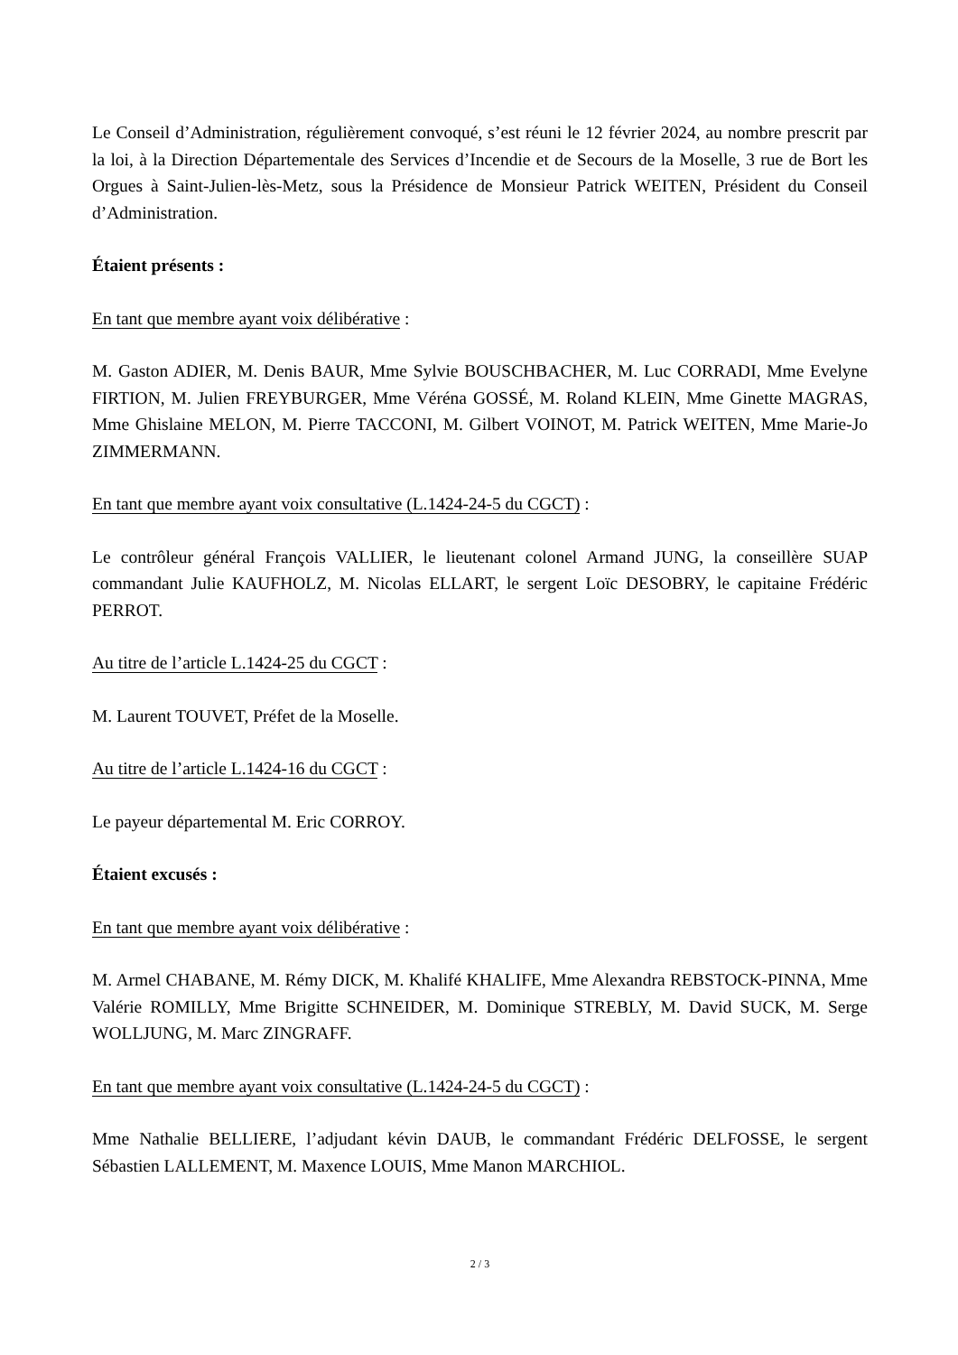Le Conseil d’Administration, régulièrement convoqué, s’est réuni le 12 février 2024, au nombre prescrit par la loi, à la Direction Départementale des Services d’Incendie et de Secours de la Moselle, 3 rue de Bort les Orgues à Saint-Julien-lès-Metz, sous la Présidence de Monsieur Patrick WEITEN, Président du Conseil d’Administration.
Étaient présents :
En tant que membre ayant voix délibérative :
M. Gaston ADIER, M. Denis BAUR, Mme Sylvie BOUSCHBACHER, M. Luc CORRADI, Mme Evelyne FIRTION, M. Julien FREYBURGER, Mme Véréna GOSSÉ, M. Roland KLEIN, Mme Ginette MAGRAS, Mme Ghislaine MELON, M. Pierre TACCONI, M. Gilbert VOINOT, M. Patrick WEITEN, Mme Marie-Jo ZIMMERMANN.
En tant que membre ayant voix consultative (L.1424-24-5 du CGCT) :
Le contrôleur général François VALLIER, le lieutenant colonel Armand JUNG, la conseillère SUAP commandant Julie KAUFHOLZ, M. Nicolas ELLART, le sergent Loïc DESOBRY, le capitaine Frédéric PERROT.
Au titre de l’article L.1424-25 du CGCT :
M. Laurent TOUVET, Préfet de la Moselle.
Au titre de l’article L.1424-16 du CGCT :
Le payeur départemental M. Eric CORROY.
Étaient excusés :
En tant que membre ayant voix délibérative :
M. Armel CHABANE, M. Rémy DICK, M. Khalifé KHALIFE, Mme Alexandra REBSTOCK-PINNA, Mme Valérie ROMILLY, Mme Brigitte SCHNEIDER, M. Dominique STREBLY, M. David SUCK, M. Serge WOLLJUNG, M. Marc ZINGRAFF.
En tant que membre ayant voix consultative (L.1424-24-5 du CGCT) :
Mme Nathalie BELLIERE, l’adjudant kévin DAUB, le commandant Frédéric DELFOSSE, le sergent Sébastien LALLEMENT, M. Maxence LOUIS, Mme Manon MARCHIOL.
2 / 3